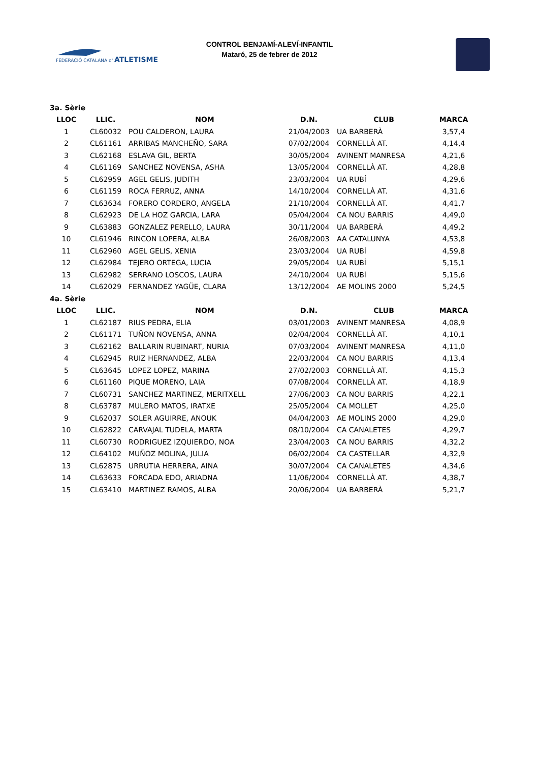FEDERACIÓ CATALANA d'
ATLETISME
CONTROL BENJAMÍ-ALEVÍ-INFANTIL
Mataró, 25 de febrer de 2012
| 3a. Sèrie | | | | | |
| LLOC | LLIC. | NOM | D.N. | CLUB | MARCA |
| 1 | CL60032 | POU CALDERON, LAURA | 21/04/2003 | UA BARBERÀ | 3,57,4 |
| 2 | CL61161 | ARRIBAS MANCHEÑO, SARA | 07/02/2004 | CORNELLÀ AT. | 4,14,4 |
| 3 | CL62168 | ESLAVA GIL, BERTA | 30/05/2004 | AVINENT MANRESA | 4,21,6 |
| 4 | CL61169 | SANCHEZ NOVENSA, ASHA | 13/05/2004 | CORNELLÀ AT. | 4,28,8 |
| 5 | CL62959 | AGEL GELIS, JUDITH | 23/03/2004 | UA RUBÍ | 4,29,6 |
| 6 | CL61159 | ROCA FERRUZ, ANNA | 14/10/2004 | CORNELLÀ AT. | 4,31,6 |
| 7 | CL63634 | FORERO CORDERO, ANGELA | 21/10/2004 | CORNELLÀ AT. | 4,41,7 |
| 8 | CL62923 | DE LA HOZ GARCIA, LARA | 05/04/2004 | CA NOU BARRIS | 4,49,0 |
| 9 | CL63883 | GONZALEZ PERELLO, LAURA | 30/11/2004 | UA BARBERÀ | 4,49,2 |
| 10 | CL61946 | RINCON LOPERA, ALBA | 26/08/2003 | AA CATALUNYA | 4,53,8 |
| 11 | CL62960 | AGEL GELIS, XENIA | 23/03/2004 | UA RUBÍ | 4,59,8 |
| 12 | CL62984 | TEJERO ORTEGA, LUCIA | 29/05/2004 | UA RUBÍ | 5,15,1 |
| 13 | CL62982 | SERRANO LOSCOS, LAURA | 24/10/2004 | UA RUBÍ | 5,15,6 |
| 14 | CL62029 | FERNANDEZ YAGÜE, CLARA | 13/12/2004 | AE MOLINS 2000 | 5,24,5 |
| 4a. Sèrie | | | | | |
| LLOC | LLIC. | NOM | D.N. | CLUB | MARCA |
| 1 | CL62187 | RIUS PEDRA, ELIA | 03/01/2003 | AVINENT MANRESA | 4,08,9 |
| 2 | CL61171 | TUÑON NOVENSA, ANNA | 02/04/2004 | CORNELLÀ AT. | 4,10,1 |
| 3 | CL62162 | BALLARIN RUBINART, NURIA | 07/03/2004 | AVINENT MANRESA | 4,11,0 |
| 4 | CL62945 | RUIZ HERNANDEZ, ALBA | 22/03/2004 | CA NOU BARRIS | 4,13,4 |
| 5 | CL63645 | LOPEZ LOPEZ, MARINA | 27/02/2003 | CORNELLÀ AT. | 4,15,3 |
| 6 | CL61160 | PIQUE MORENO, LAIA | 07/08/2004 | CORNELLÀ AT. | 4,18,9 |
| 7 | CL60731 | SANCHEZ MARTINEZ, MERITXELL | 27/06/2003 | CA NOU BARRIS | 4,22,1 |
| 8 | CL63787 | MULERO MATOS, IRATXE | 25/05/2004 | CA MOLLET | 4,25,0 |
| 9 | CL62037 | SOLER AGUIRRE, ANOUK | 04/04/2003 | AE MOLINS 2000 | 4,29,0 |
| 10 | CL62822 | CARVAJAL TUDELA, MARTA | 08/10/2004 | CA CANALETES | 4,29,7 |
| 11 | CL60730 | RODRIGUEZ IZQUIERDO, NOA | 23/04/2003 | CA NOU BARRIS | 4,32,2 |
| 12 | CL64102 | MUÑOZ MOLINA, JULIA | 06/02/2004 | CA CASTELLAR | 4,32,9 |
| 13 | CL62875 | URRUTIA HERRERA, AINA | 30/07/2004 | CA CANALETES | 4,34,6 |
| 14 | CL63633 | FORCADA EDO, ARIADNA | 11/06/2004 | CORNELLÀ AT. | 4,38,7 |
| 15 | CL63410 | MARTINEZ RAMOS, ALBA | 20/06/2004 | UA BARBERÀ | 5,21,7 |